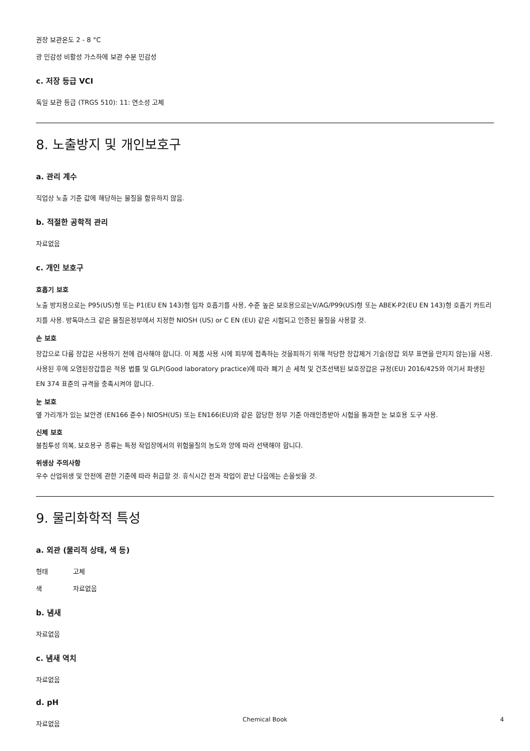권장 보관온도 2 - 8 °C
광 민감성 비활성 가스하에 보관 수분 민감성
c. 저장 등급 VCI
독일 보관 등급 (TRGS 510): 11: 연소성 고체
8. 노출방지 및 개인보호구
a. 관리 계수
직업상 노출 기준 값에 해당하는 물질을 함유하지 않음.
b. 적절한 공학적 관리
자료없음
c. 개인 보호구
호흡기 보호
노출 방지용으로는 P95(US)형 또는 P1(EU EN 143)형 입자 호흡기를 사용, 수준 높은 보호용으로는V/AG/P99(US)형 또는 ABEK-P2(EU EN 143)형 호흡기 카트리지를 사용. 방독마스크 같은 물질은정부에서 지정한 NIOSH (US) or C EN (EU) 같은 시험되고 인증된 물질을 사용할 것.
손 보호
장갑으로 다룸 장갑은 사용하기 전에 검사해야 합니다. 이 제품 사용 시에 피부에 접촉하는 것을피하기 위해 적당한 장갑제거 기술(장갑 외부 표면을 만지지 않는)을 사용. 사용된 후에 오염된장갑들은 적용 법률 및 GLP(Good laboratory practice)에 따라 폐기 손 세척 및 건조선택된 보호장갑은 규정(EU) 2016/425와 여기서 파생된 EN 374 표준의 규격을 충족시켜야 합니다.
눈 보호
옆 가리개가 있는 보안경 (EN166 준수) NIOSH(US) 또는 EN166(EU)와 같은 합당한 정부 기준 아래인증받아 시험을 통과한 눈 보호용 도구 사용.
신체 보호
불침투성 의복, 보호용구 종류는 특정 작업장에서의 위험물질의 농도와 양에 따라 선택해야 합니다.
위생상 주의사항
우수 산업위생 및 안전에 관한 기준에 따라 취급할 것. 휴식시간 전과 작업이 끝난 다음에는 손을씻을 것.
9. 물리화학적 특성
a. 외관 (물리적 상태, 색 등)
형태 고체
색 자료없음
b. 냄새
자료없음
c. 냄새 역치
자료없음
d. pH
자료없음
Chemical Book 4